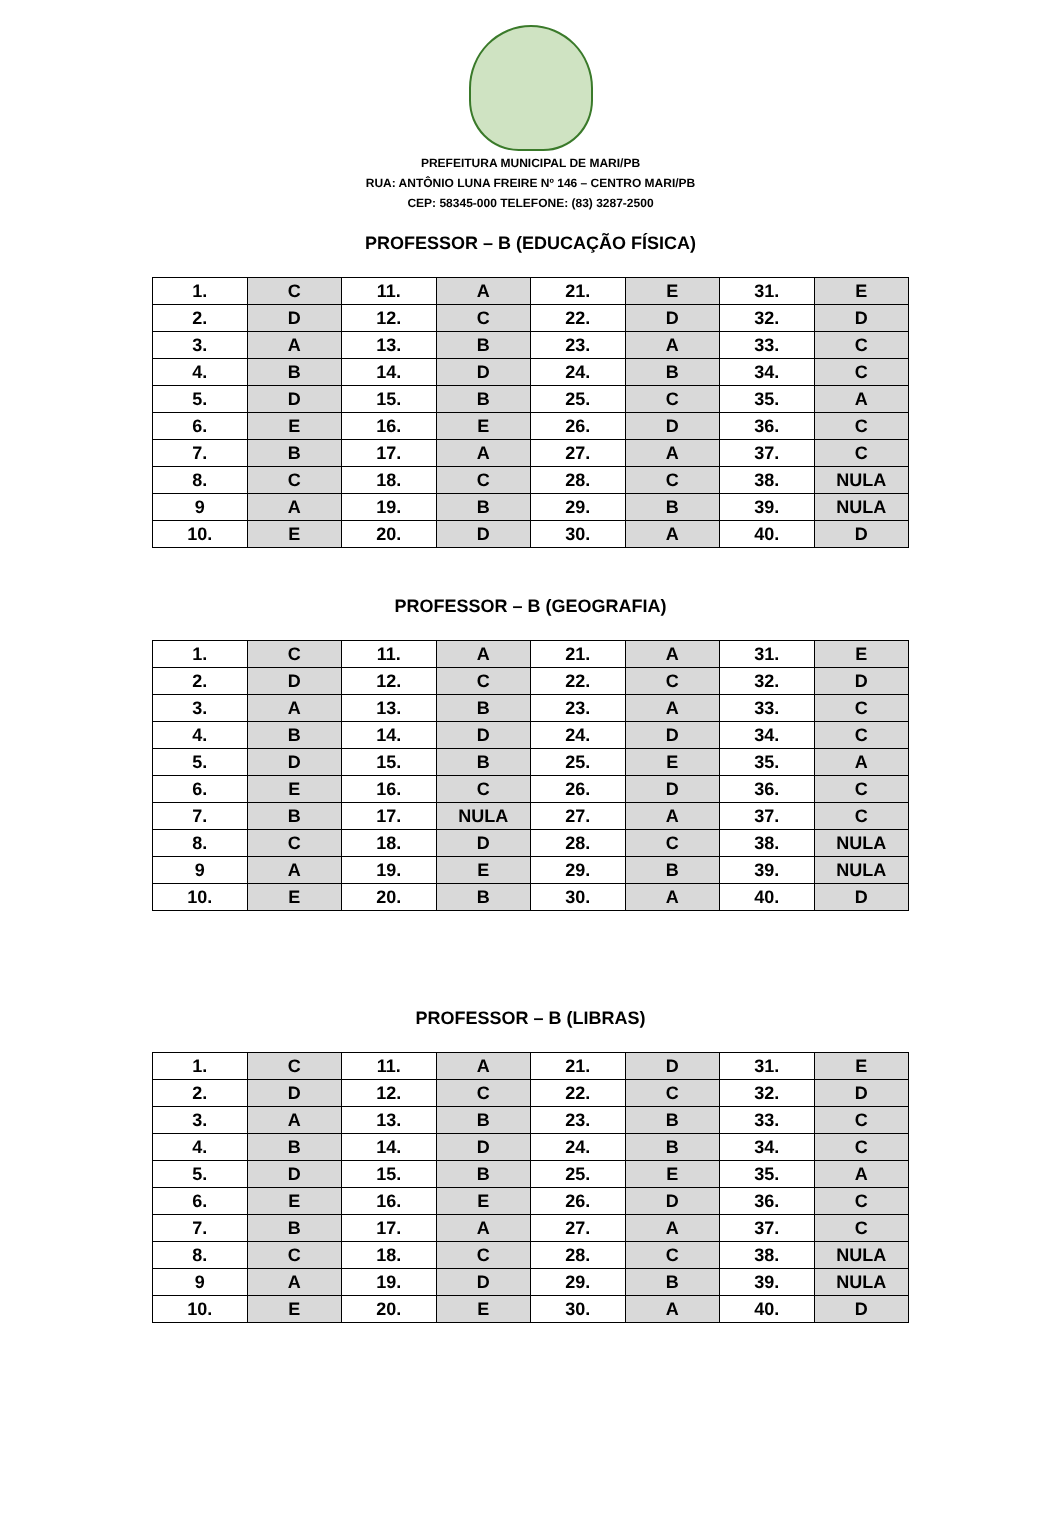PREFEITURA MUNICIPAL DE MARI/PB
RUA: ANTÔNIO LUNA FREIRE Nº 146 – CENTRO MARI/PB
CEP: 58345-000 TELEFONE: (83) 3287-2500
PROFESSOR – B (EDUCAÇÃO FÍSICA)
| 1. | C | 11. | A | 21. | E | 31. | E |
| 2. | D | 12. | C | 22. | D | 32. | D |
| 3. | A | 13. | B | 23. | A | 33. | C |
| 4. | B | 14. | D | 24. | B | 34. | C |
| 5. | D | 15. | B | 25. | C | 35. | A |
| 6. | E | 16. | E | 26. | D | 36. | C |
| 7. | B | 17. | A | 27. | A | 37. | C |
| 8. | C | 18. | C | 28. | C | 38. | NULA |
| 9 | A | 19. | B | 29. | B | 39. | NULA |
| 10. | E | 20. | D | 30. | A | 40. | D |
PROFESSOR – B (GEOGRAFIA)
| 1. | C | 11. | A | 21. | A | 31. | E |
| 2. | D | 12. | C | 22. | C | 32. | D |
| 3. | A | 13. | B | 23. | A | 33. | C |
| 4. | B | 14. | D | 24. | D | 34. | C |
| 5. | D | 15. | B | 25. | E | 35. | A |
| 6. | E | 16. | C | 26. | D | 36. | C |
| 7. | B | 17. | NULA | 27. | A | 37. | C |
| 8. | C | 18. | D | 28. | C | 38. | NULA |
| 9 | A | 19. | E | 29. | B | 39. | NULA |
| 10. | E | 20. | B | 30. | A | 40. | D |
PROFESSOR – B (LIBRAS)
| 1. | C | 11. | A | 21. | D | 31. | E |
| 2. | D | 12. | C | 22. | C | 32. | D |
| 3. | A | 13. | B | 23. | B | 33. | C |
| 4. | B | 14. | D | 24. | B | 34. | C |
| 5. | D | 15. | B | 25. | E | 35. | A |
| 6. | E | 16. | E | 26. | D | 36. | C |
| 7. | B | 17. | A | 27. | A | 37. | C |
| 8. | C | 18. | C | 28. | C | 38. | NULA |
| 9 | A | 19. | D | 29. | B | 39. | NULA |
| 10. | E | 20. | E | 30. | A | 40. | D |